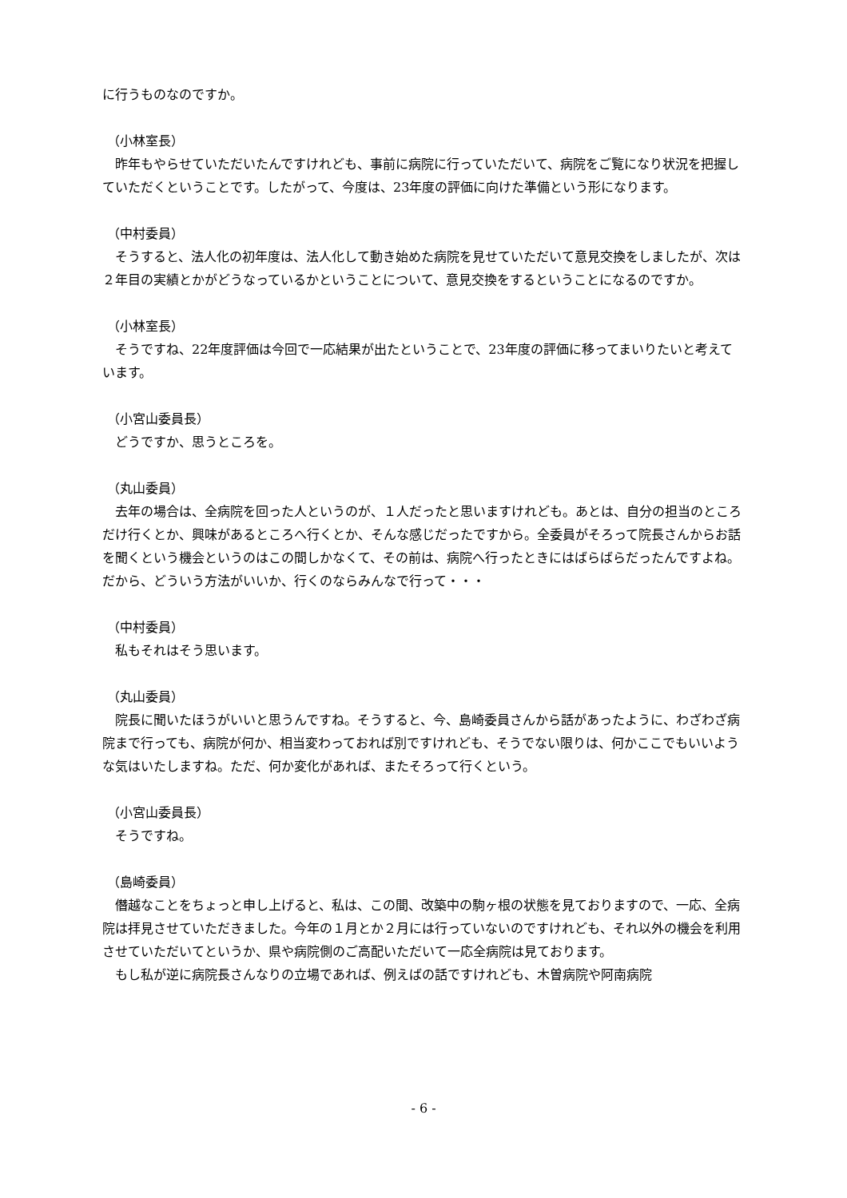に行うものなのですか。
（小林室長）
　昨年もやらせていただいたんですけれども、事前に病院に行っていただいて、病院をご覧になり状況を把握していただくということです。したがって、今度は、23年度の評価に向けた準備という形になります。
（中村委員）
　そうすると、法人化の初年度は、法人化して動き始めた病院を見せていただいて意見交換をしましたが、次は２年目の実績とかがどうなっているかということについて、意見交換をするということになるのですか。
（小林室長）
　そうですね、22年度評価は今回で一応結果が出たということで、23年度の評価に移ってまいりたいと考えています。
（小宮山委員長）
　どうですか、思うところを。
（丸山委員）
　去年の場合は、全病院を回った人というのが、１人だったと思いますけれども。あとは、自分の担当のところだけ行くとか、興味があるところへ行くとか、そんな感じだったですから。全委員がそろって院長さんからお話を聞くという機会というのはこの間しかなくて、その前は、病院へ行ったときにはばらばらだったんですよね。だから、どういう方法がいいか、行くのならみんなで行って・・・
（中村委員）
　私もそれはそう思います。
（丸山委員）
　院長に聞いたほうがいいと思うんですね。そうすると、今、島崎委員さんから話があったように、わざわざ病院まで行っても、病院が何か、相当変わっておれば別ですけれども、そうでない限りは、何かここでもいいような気はいたしますね。ただ、何か変化があれば、またそろって行くという。
（小宮山委員長）
　そうですね。
（島崎委員）
　僭越なことをちょっと申し上げると、私は、この間、改築中の駒ヶ根の状態を見ておりますので、一応、全病院は拝見させていただきました。今年の１月とか２月には行っていないのですけれども、それ以外の機会を利用させていただいてというか、県や病院側のご高配いただいて一応全病院は見ております。
　もし私が逆に病院長さんなりの立場であれば、例えばの話ですけれども、木曽病院や阿南病院
- 6 -